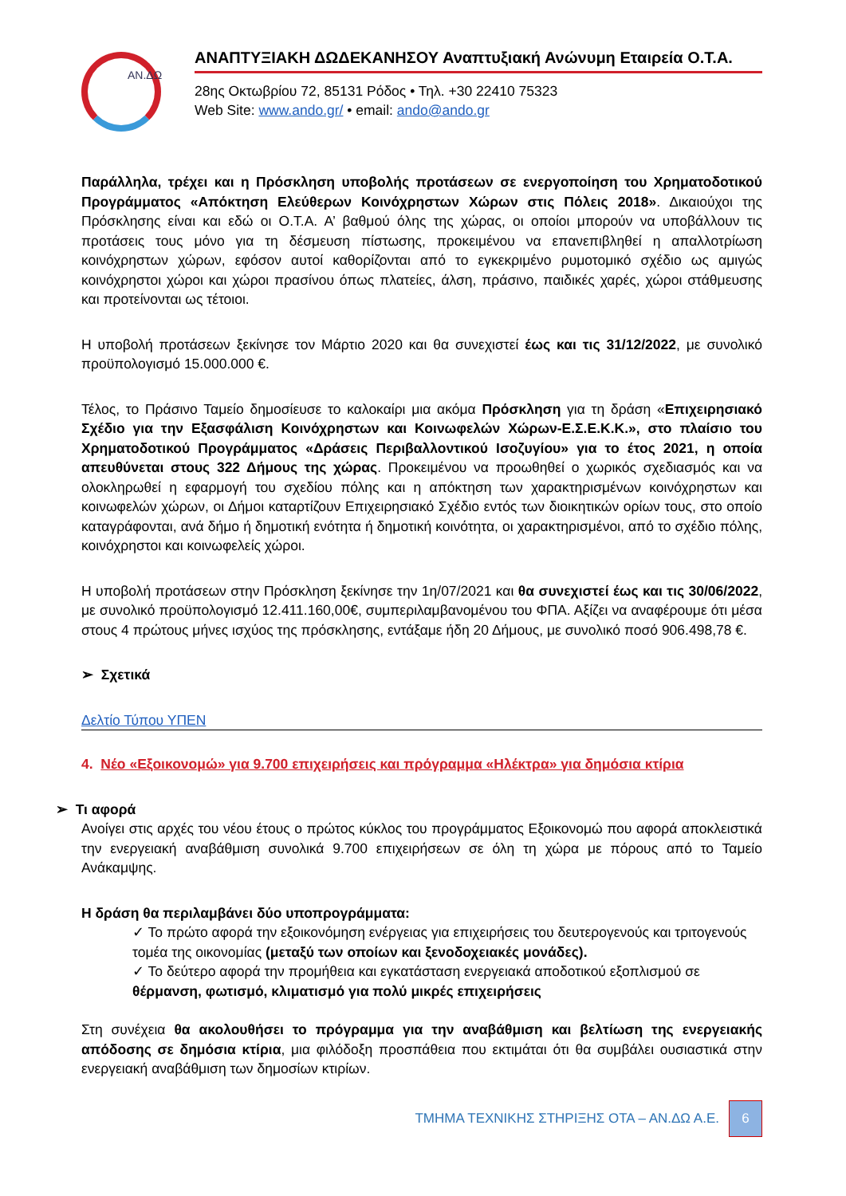ΑΝ.ΔΩ
ΑΝΑΠΤΥΞΙΑΚΗ ΔΩΔΕΚΑΝΗΣΟΥ Αναπτυξιακή Ανώνυμη Εταιρεία Ο.Τ.Α.
28ης Οκτωβρίου 72, 85131 Ρόδος • Τηλ. +30 22410 75323
Web Site: www.ando.gr/ • email: ando@ando.gr
Παράλληλα, τρέχει και η Πρόσκληση υποβολής προτάσεων σε ενεργοποίηση του Χρηματοδοτικού Προγράμματος «Απόκτηση Ελεύθερων Κοινόχρηστων Χώρων στις Πόλεις 2018». Δικαιούχοι της Πρόσκλησης είναι και εδώ οι Ο.Τ.Α. Α’ βαθμού όλης της χώρας, οι οποίοι μπορούν να υποβάλλουν τις προτάσεις τους μόνο για τη δέσμευση πίστωσης, προκειμένου να επανεπιβληθεί η απαλλοτρίωση κοινόχρηστων χώρων, εφόσον αυτοί καθορίζονται από το εγκεκριμένο ρυμοτομικό σχέδιο ως αμιγώς κοινόχρηστοι χώροι και χώροι πρασίνου όπως πλατείες, άλση, πράσινο, παιδικές χαρές, χώροι στάθμευσης και προτείνονται ως τέτοιοι.
Η υποβολή προτάσεων ξεκίνησε τον Μάρτιο 2020 και θα συνεχιστεί έως και τις 31/12/2022, με συνολικό προϋπολογισμό 15.000.000 €.
Τέλος, το Πράσινο Ταμείο δημοσίευσε το καλοκαίρι μια ακόμα Πρόσκληση για τη δράση «Επιχειρησιακό Σχέδιο για την Εξασφάλιση Κοινόχρηστων και Κοινωφελών Χώρων-Ε.Σ.Ε.Κ.Κ.», στο πλαίσιο του Χρηματοδοτικού Προγράμματος «Δράσεις Περιβαλλοντικού Ισοζυγίου» για το έτος 2021, η οποία απευθύνεται στους 322 Δήμους της χώρας. Προκειμένου να προωθηθεί ο χωρικός σχεδιασμός και να ολοκληρωθεί η εφαρμογή του σχεδίου πόλης και η απόκτηση των χαρακτηρισμένων κοινόχρηστων και κοινωφελών χώρων, οι Δήμοι καταρτίζουν Επιχειρησιακό Σχέδιο εντός των διοικητικών ορίων τους, στο οποίο καταγράφονται, ανά δήμο ή δημοτική ενότητα ή δημοτική κοινότητα, οι χαρακτηρισμένοι, από το σχέδιο πόλης, κοινόχρηστοι και κοινωφελείς χώροι.
Η υποβολή προτάσεων στην Πρόσκληση ξεκίνησε την 1η/07/2021 και θα συνεχιστεί έως και τις 30/06/2022, με συνολικό προϋπολογισμό 12.411.160,00€, συμπεριλαμβανομένου του ΦΠΑ. Αξίζει να αναφέρουμε ότι μέσα στους 4 πρώτους μήνες ισχύος της πρόσκλησης, εντάξαμε ήδη 20 Δήμους, με συνολικό ποσό 906.498,78 €.
➢ Σχετικά
Δελτίο Τύπου ΥΠΕΝ
4. Νέο «Εξοικονομώ» για 9.700 επιχειρήσεις και πρόγραμμα «Ηλέκτρα» για δημόσια κτίρια
➢ Τι αφορά
Ανοίγει στις αρχές του νέου έτους ο πρώτος κύκλος του προγράμματος Εξοικονομώ που αφορά αποκλειστικά την ενεργειακή αναβάθμιση συνολικά 9.700 επιχειρήσεων σε όλη τη χώρα με πόρους από το Ταμείο Ανάκαμψης.
Η δράση θα περιλαμβάνει δύο υποπρογράμματα:
✓ Το πρώτο αφορά την εξοικονόμηση ενέργειας για επιχειρήσεις του δευτερογενούς και τριτογενούς τομέα της οικονομίας (μεταξύ των οποίων και ξενοδοχειακές μονάδες).
✓ Το δεύτερο αφορά την προμήθεια και εγκατάσταση ενεργειακά αποδοτικού εξοπλισμού σε θέρμανση, φωτισμό, κλιματισμό για πολύ μικρές επιχειρήσεις
Στη συνέχεια θα ακολουθήσει το πρόγραμμα για την αναβάθμιση και βελτίωση της ενεργειακής απόδοσης σε δημόσια κτίρια, μια φιλόδοξη προσπάθεια που εκτιμάται ότι θα συμβάλει ουσιαστικά στην ενεργειακή αναβάθμιση των δημοσίων κτιρίων.
ΤΜΗΜΑ ΤΕΧΝΙΚΗΣ ΣΤΗΡΙΞΗΣ ΟΤΑ – ΑΝ.ΔΩ Α.Ε.
6